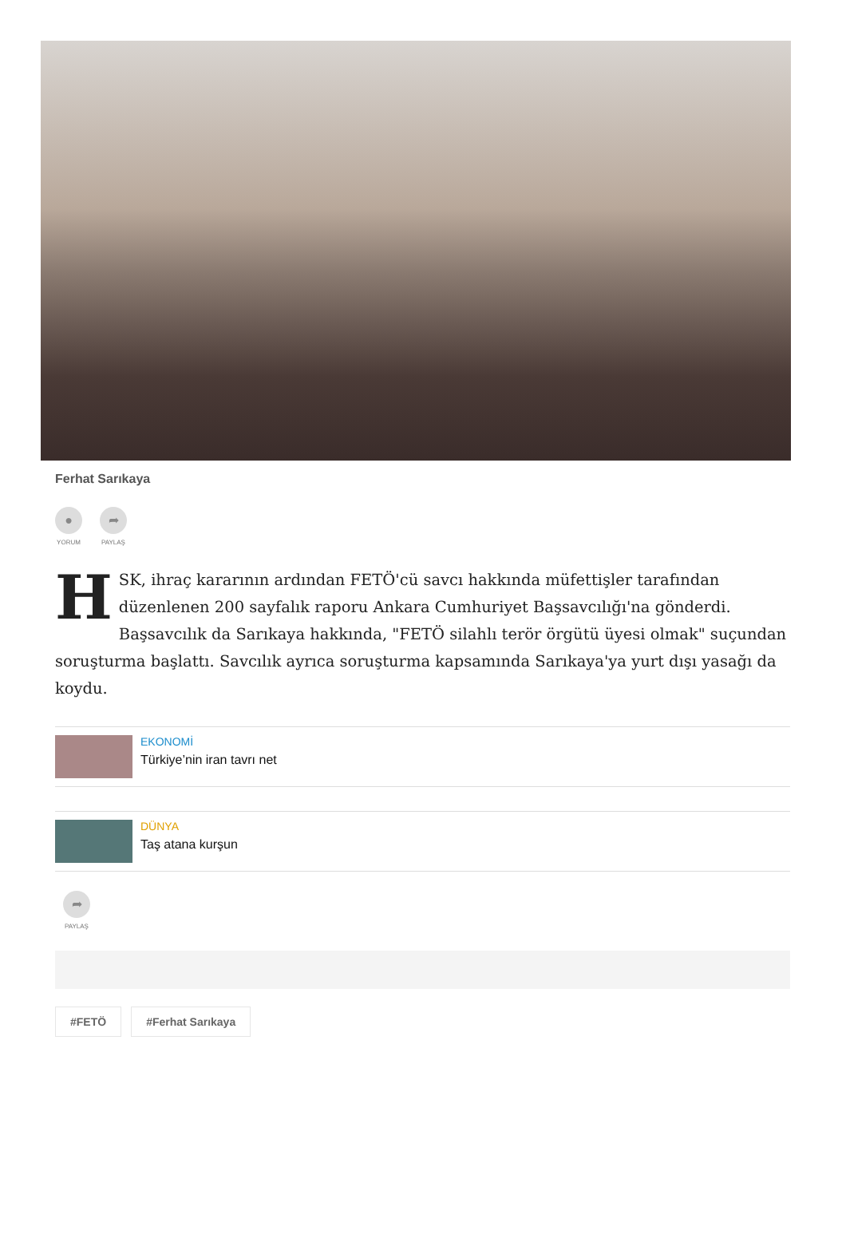Ferhat Sarıkaya
●
YORUM
➦
PAYLAŞ
HSK, ihraç kararının ardından FETÖ'cü savcı hakkında müfettişler tarafından düzenlenen 200 sayfalık raporu Ankara Cumhuriyet Başsavcılığı'na gönderdi. Başsavcılık da Sarıkaya hakkında, "FETÖ silahlı terör örgütü üyesi olmak" suçundan soruşturma başlattı. Savcılık ayrıca soruşturma kapsamında Sarıkaya'ya yurt dışı yasağı da koydu.
EKONOMİ
Türkiye’nin iran tavrı net
DÜNYA
Taş atana kurşun
➦
PAYLAŞ
#FETÖ #Ferhat Sarıkaya